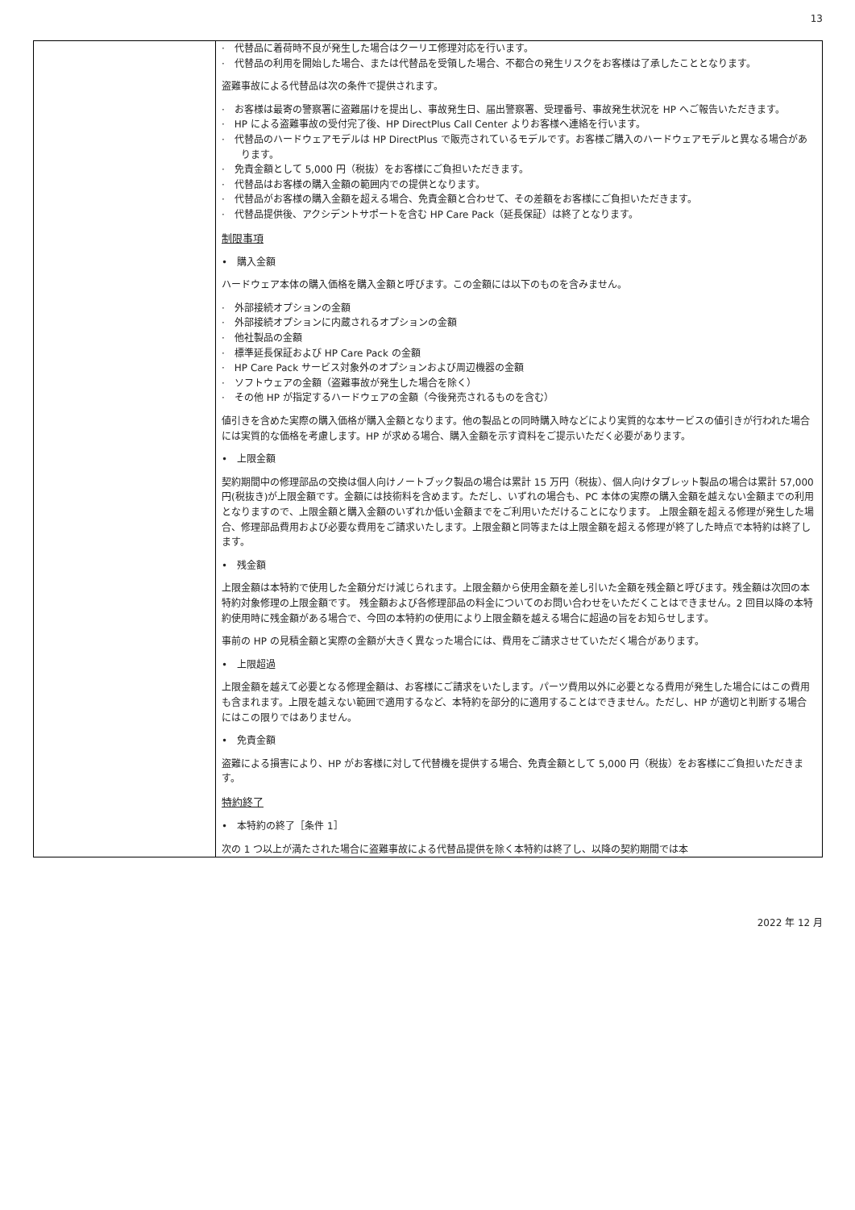13
| | · 代替品に着荷時不良が発生した場合はクーリエ修理対応を行います。 · 代替品の利用を開始した場合、または代替品を受領した場合、不都合の発生リスクをお客様は了承したこととなります。 盗難事故による代替品は次の条件で提供されます。 · お客様は最寄の警察署に盗難届けを提出し、事故発生日、届出警察署、受理番号、事故発生状況を HP へご報告いただきます。 · HP による盗難事故の受付完了後、HP DirectPlus Call Center よりお客様へ連絡を行います。 · 代替品のハードウェアモデルは HP DirectPlus で販売されているモデルです。お客様ご購入のハードウェアモデルと異なる場合があります。 · 免責金額として 5,000 円（税抜）をお客様にご負担いただきます。 · 代替品はお客様の購入金額の範囲内での提供となります。 · 代替品がお客様の購入金額を超える場合、免責金額と合わせて、その差額をお客様にご負担いただきます。 · 代替品提供後、アクシデントサポートを含む HP Care Pack（延長保証）は終了となります。 制限事項 • 購入金額 ハードウェア本体の購入価格を購入金額と呼びます。この金額には以下のものを含みません。 · 外部接続オプションの金額 · 外部接続オプションに内蔵されるオプションの金額 · 他社製品の金額 · 標準延長保証および HP Care Pack の金額 · HP Care Pack サービス対象外のオプションおよび周辺機器の金額 · ソフトウェアの金額（盗難事故が発生した場合を除く） · その他 HP が指定するハードウェアの金額（今後発売されるものを含む） 値引きを含めた実際の購入価格が購入金額となります。他の製品との同時購入時などにより実質的な本サービスの値引きが行われた場合には実質的な価格を考慮します。HP が求める場合、購入金額を示す資料をご提示いただく必要があります。 • 上限金額 契約期間中の修理部品の交換は個人向けノートブック製品の場合は累計 15 万円（税抜）、個人向けタブレット製品の場合は累計 57,000 円(税抜き)が上限金額です。金額には技術料を含めます。ただし、いずれの場合も、PC 本体の実際の購入金額を越えない金額までの利用となりますので、上限金額と購入金額のいずれか低い金額までをご利用いただけることになります。 上限金額を超える修理が発生した場合、修理部品費用および必要な費用をご請求いたします。上限金額と同等または上限金額を超える修理が終了した時点で本特約は終了します。 • 残金額 上限金額は本特約で使用した金額分だけ減じられます。上限金額から使用金額を差し引いた金額を残金額と呼びます。残金額は次回の本特約対象修理の上限金額です。 残金額および各修理部品の料金についてのお問い合わせをいただくことはできません。2 回目以降の本特約使用時に残金額がある場合で、今回の本特約の使用により上限金額を越える場合に超過の旨をお知らせします。 事前の HP の見積金額と実際の金額が大きく異なった場合には、費用をご請求させていただく場合があります。 • 上限超過 上限金額を越えて必要となる修理金額は、お客様にご請求をいたします。パーツ費用以外に必要となる費用が発生した場合にはこの費用も含まれます。上限を越えない範囲で適用するなど、本特約を部分的に適用することはできません。ただし、HP が適切と判断する場合にはこの限りではありません。 • 免責金額 盗難による損害により、HP がお客様に対して代替機を提供する場合、免責金額として 5,000 円（税抜）をお客様にご負担いただきます。 特約終了 • 本特約の終了［条件 1］ 次の 1 つ以上が満たされた場合に盗難事故による代替品提供を除く本特約は終了し、以降の契約期間では本 |
2022 年 12 月